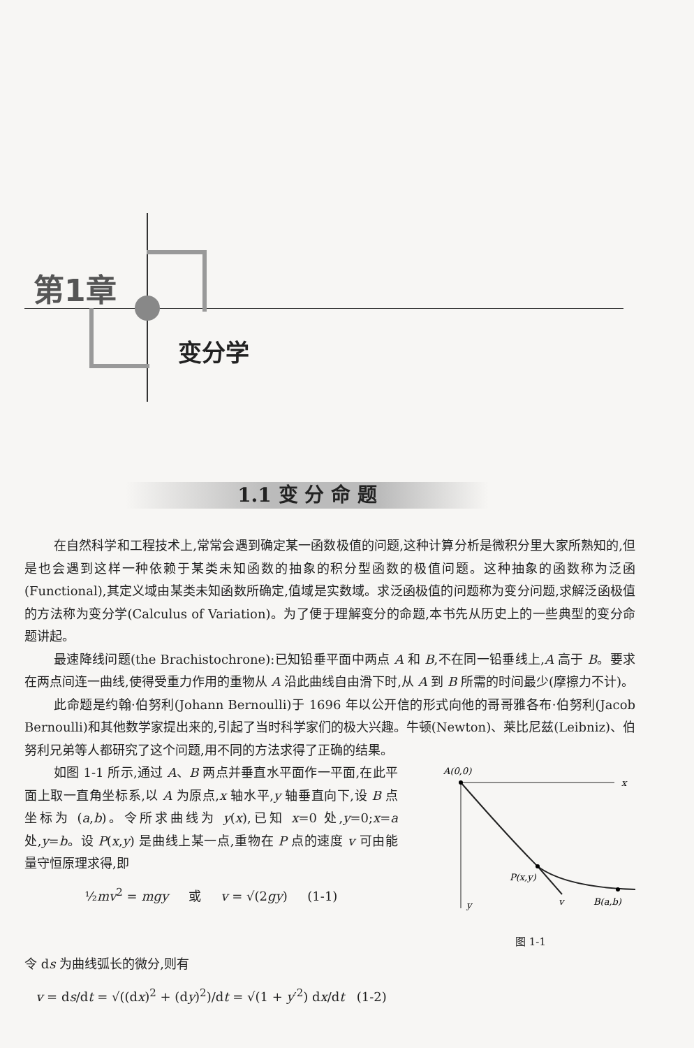第1章
变分学
1.1 变 分 命 题
在自然科学和工程技术上,常常会遇到确定某一函数极值的问题,这种计算分析是微积分里大家所熟知的,但是也会遇到这样一种依赖于某类未知函数的抽象的积分型函数的极值问题。这种抽象的函数称为泛函(Functional),其定义域由某类未知函数所确定,值域是实数域。求泛函极值的问题称为变分问题,求解泛函极值的方法称为变分学(Calculus of Variation)。为了便于理解变分的命题,本书先从历史上的一些典型的变分命题讲起。
最速降线问题(the Brachistochrone):已知铅垂平面中两点 A 和 B,不在同一铅垂线上,A 高于 B。要求在两点间连一曲线,使得受重力作用的重物从 A 沿此曲线自由滑下时,从 A 到 B 所需的时间最少(摩擦力不计)。
此命题是约翰·伯努利(Johann Bernoulli)于 1696 年以公开信的形式向他的哥哥雅各布·伯努利(Jacob Bernoulli)和其他数学家提出来的,引起了当时科学家们的极大兴趣。牛顿(Newton)、莱比尼兹(Leibniz)、伯努利兄弟等人都研究了这个问题,用不同的方法求得了正确的结果。
A(0,0)
x
P(x,y)
y
v
B(a,b)
图 1-1
如图 1-1 所示,通过 A、B 两点并垂直水平面作一平面,在此平面上取一直角坐标系,以 A 为原点,x 轴水平,y 轴垂直向下,设 B 点坐标为 (a,b)。令所求曲线为 y(x),已知 x=0 处,y=0;x=a 处,y=b。设 P(x,y) 是曲线上某一点,重物在 P 点的速度 v 可由能量守恒原理求得,即
½mv<sup>2</sup> = mgy 或 v = √(2gy) (1-1)
令 ds 为曲线弧长的微分,则有
v = ds/dt = √((dx)<sup>2</sup> + (dy)<sup>2</sup>)/dt = √(1 + y′<sup>2</sup>) dx/dt (1-2)